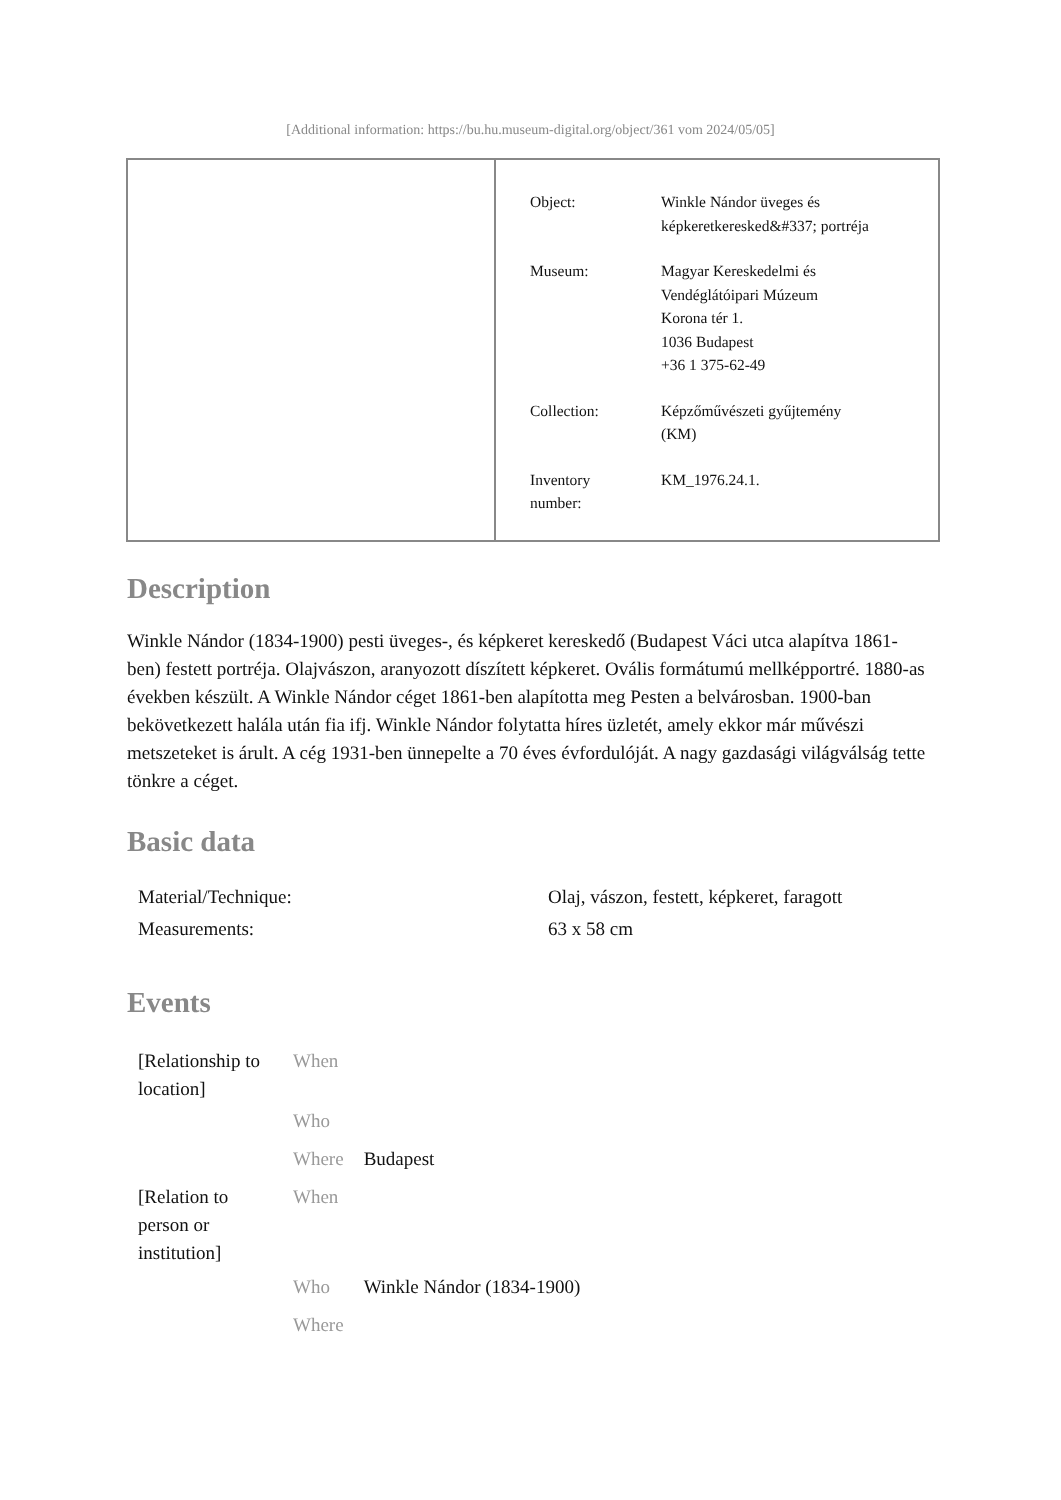[Additional information: https://bu.hu.museum-digital.org/object/361 vom 2024/05/05]
| Object: | Winkle Nándor üveges és képkeretkeresked&#337; portréja |
| Museum: | Magyar Kereskedelmi és Vendéglátóipari Múzeum Korona tér 1. 1036 Budapest +36 1 375-62-49 |
| Collection: | Képzőművészeti gyűjtemény (KM) |
| Inventory number: | KM_1976.24.1. |
Description
Winkle Nándor (1834-1900) pesti üveges-, és képkeret kereskedő (Budapest Váci utca alapítva 1861-ben) festett portréja. Olajvászon, aranyozott díszített képkeret. Ovális formátumú mellképportré. 1880-as években készült. A Winkle Nándor céget 1861-ben alapította meg Pesten a belvárosban. 1900-ban bekövetkezett halála után fia ifj. Winkle Nándor folytatta híres üzletét, amely ekkor már művészi metszeteket is árult. A cég 1931-ben ünnepelte a 70 éves évfordulóját. A nagy gazdasági világválság tette tönkre a céget.
Basic data
| Material/Technique: | Olaj, vászon, festett, képkeret, faragott |
| Measurements: | 63 x 58 cm |
Events
| [Relationship to location] | When | |
| | Who | |
| | Where | Budapest |
| [Relation to person or institution] | When | |
| | Who | Winkle Nándor (1834-1900) |
| | Where | |